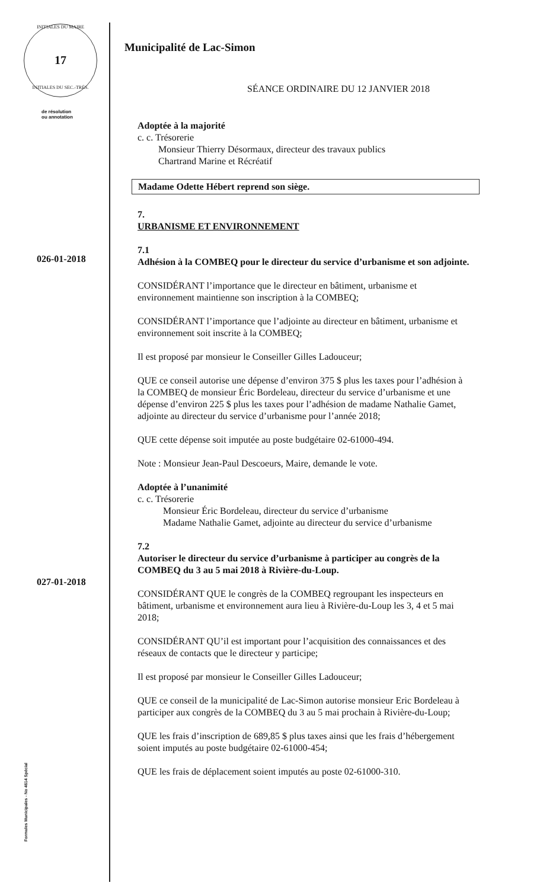INITIALES DU MAIRE
17
INITIALES DU SEC.-TRÉS.
de résolution
ou annotation
026-01-2018
027-01-2018
Formules Municipales - No 4614 Spécial
Municipalité de Lac-Simon
SÉANCE ORDINAIRE DU 12 JANVIER 2018
Adoptée à la majorité
c. c. Trésorerie
Monsieur Thierry Désormaux, directeur des travaux publics
Chartrand Marine et Récréatif
Madame Odette Hébert reprend son siège.
7.
URBANISME ET ENVIRONNEMENT
7.1
Adhésion à la COMBEQ pour le directeur du service d’urbanisme et son adjointe.
CONSIDÉRANT l’importance que le directeur en bâtiment, urbanisme et environnement maintienne son inscription à la COMBEQ;
CONSIDÉRANT l’importance que l’adjointe au directeur en bâtiment, urbanisme et environnement soit inscrite à la COMBEQ;
Il est proposé par monsieur le Conseiller Gilles Ladouceur;
QUE ce conseil autorise une dépense d’environ 375 $ plus les taxes pour l’adhésion à la COMBEQ de monsieur Éric Bordeleau, directeur du service d’urbanisme et une dépense d’environ 225 $ plus les taxes pour l’adhésion de madame Nathalie Gamet, adjointe au directeur du service d’urbanisme pour l’année 2018;
QUE cette dépense soit imputée au poste budgétaire 02-61000-494.
Note : Monsieur Jean-Paul Descoeurs, Maire, demande le vote.
Adoptée à l’unanimité
c. c. Trésorerie
Monsieur Éric Bordeleau, directeur du service d’urbanisme
Madame Nathalie Gamet, adjointe au directeur du service d’urbanisme
7.2
Autoriser le directeur du service d’urbanisme à participer au congrès de la COMBEQ du 3 au 5 mai 2018 à Rivière-du-Loup.
CONSIDÉRANT QUE le congrès de la COMBEQ regroupant les inspecteurs en bâtiment, urbanisme et environnement aura lieu à Rivière-du-Loup les 3, 4 et 5 mai 2018;
CONSIDÉRANT QU’il est important pour l’acquisition des connaissances et des réseaux de contacts que le directeur y participe;
Il est proposé par monsieur le Conseiller Gilles Ladouceur;
QUE ce conseil de la municipalité de Lac-Simon autorise monsieur Eric Bordeleau à participer aux congrès de la COMBEQ du 3 au 5 mai prochain à Rivière-du-Loup;
QUE les frais d’inscription de 689,85 $ plus taxes ainsi que les frais d’hébergement soient imputés au poste budgétaire 02-61000-454;
QUE les frais de déplacement soient imputés au poste 02-61000-310.